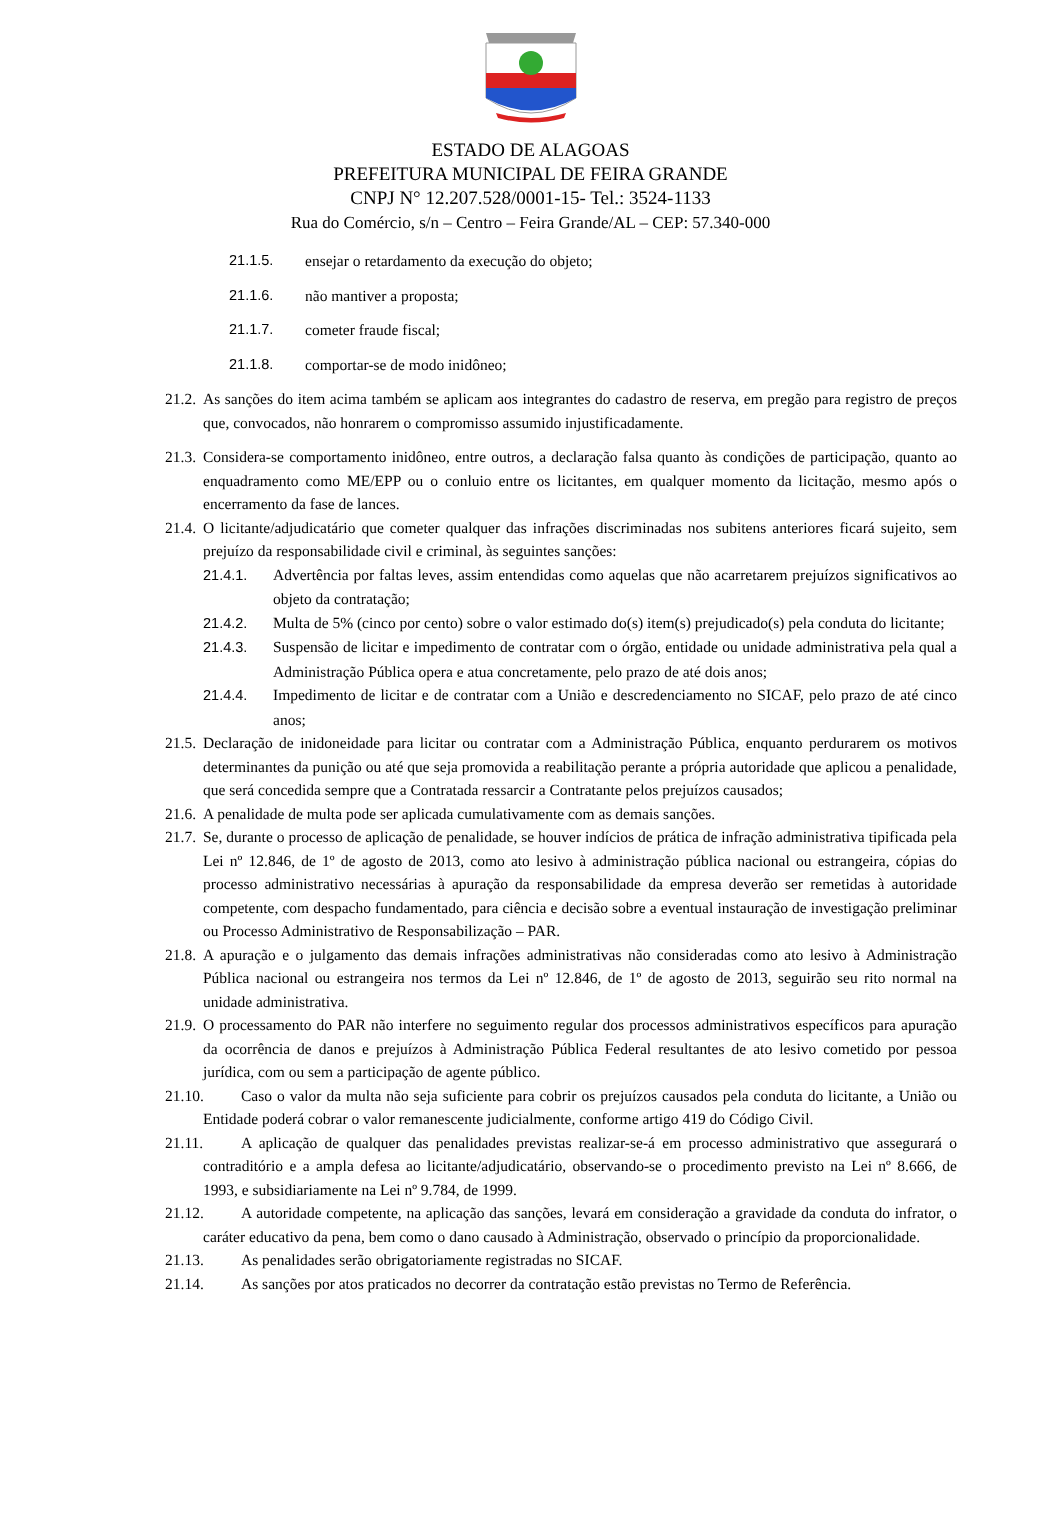ESTADO DE ALAGOAS
PREFEITURA MUNICIPAL DE FEIRA GRANDE
CNPJ N° 12.207.528/0001-15- Tel.: 3524-1133
Rua do Comércio, s/n – Centro – Feira Grande/AL – CEP: 57.340-000
21.1.5. ensejar o retardamento da execução do objeto;
21.1.6. não mantiver a proposta;
21.1.7. cometer fraude fiscal;
21.1.8. comportar-se de modo inidôneo;
21.2. As sanções do item acima também se aplicam aos integrantes do cadastro de reserva, em pregão para registro de preços que, convocados, não honrarem o compromisso assumido injustificadamente.
21.3. Considera-se comportamento inidôneo, entre outros, a declaração falsa quanto às condições de participação, quanto ao enquadramento como ME/EPP ou o conluio entre os licitantes, em qualquer momento da licitação, mesmo após o encerramento da fase de lances.
21.4. O licitante/adjudicatário que cometer qualquer das infrações discriminadas nos subitens anteriores ficará sujeito, sem prejuízo da responsabilidade civil e criminal, às seguintes sanções:
21.4.1. Advertência por faltas leves, assim entendidas como aquelas que não acarretarem prejuízos significativos ao objeto da contratação;
21.4.2. Multa de 5% (cinco por cento) sobre o valor estimado do(s) item(s) prejudicado(s) pela conduta do licitante;
21.4.3. Suspensão de licitar e impedimento de contratar com o órgão, entidade ou unidade administrativa pela qual a Administração Pública opera e atua concretamente, pelo prazo de até dois anos;
21.4.4. Impedimento de licitar e de contratar com a União e descredenciamento no SICAF, pelo prazo de até cinco anos;
21.5. Declaração de inidoneidade para licitar ou contratar com a Administração Pública, enquanto perdurarem os motivos determinantes da punição ou até que seja promovida a reabilitação perante a própria autoridade que aplicou a penalidade, que será concedida sempre que a Contratada ressarcir a Contratante pelos prejuízos causados;
21.6. A penalidade de multa pode ser aplicada cumulativamente com as demais sanções.
21.7. Se, durante o processo de aplicação de penalidade, se houver indícios de prática de infração administrativa tipificada pela Lei nº 12.846, de 1º de agosto de 2013, como ato lesivo à administração pública nacional ou estrangeira, cópias do processo administrativo necessárias à apuração da responsabilidade da empresa deverão ser remetidas à autoridade competente, com despacho fundamentado, para ciência e decisão sobre a eventual instauração de investigação preliminar ou Processo Administrativo de Responsabilização – PAR.
21.8. A apuração e o julgamento das demais infrações administrativas não consideradas como ato lesivo à Administração Pública nacional ou estrangeira nos termos da Lei nº 12.846, de 1º de agosto de 2013, seguirão seu rito normal na unidade administrativa.
21.9. O processamento do PAR não interfere no seguimento regular dos processos administrativos específicos para apuração da ocorrência de danos e prejuízos à Administração Pública Federal resultantes de ato lesivo cometido por pessoa jurídica, com ou sem a participação de agente público.
21.10. Caso o valor da multa não seja suficiente para cobrir os prejuízos causados pela conduta do licitante, a União ou Entidade poderá cobrar o valor remanescente judicialmente, conforme artigo 419 do Código Civil.
21.11. A aplicação de qualquer das penalidades previstas realizar-se-á em processo administrativo que assegurará o contraditório e a ampla defesa ao licitante/adjudicatário, observando-se o procedimento previsto na Lei nº 8.666, de 1993, e subsidiariamente na Lei nº 9.784, de 1999.
21.12. A autoridade competente, na aplicação das sanções, levará em consideração a gravidade da conduta do infrator, o caráter educativo da pena, bem como o dano causado à Administração, observado o princípio da proporcionalidade.
21.13. As penalidades serão obrigatoriamente registradas no SICAF.
21.14. As sanções por atos praticados no decorrer da contratação estão previstas no Termo de Referência.